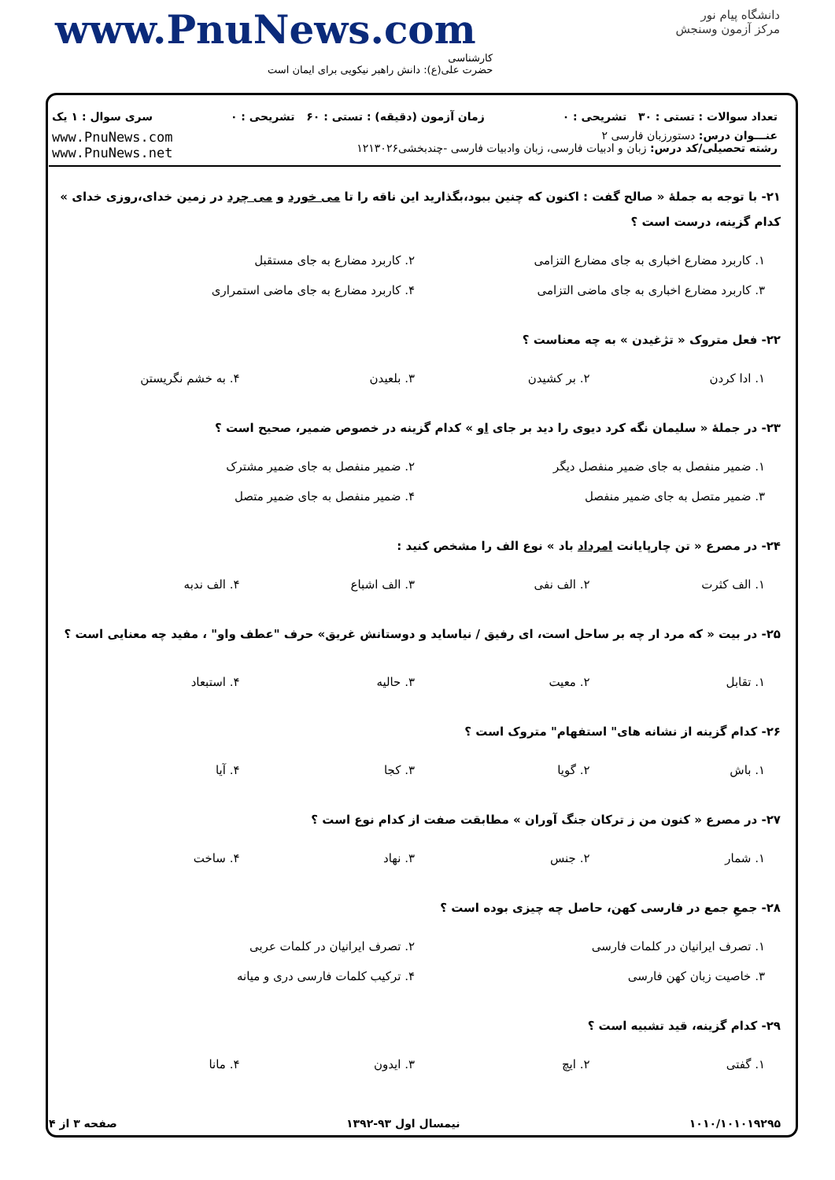www.PnuNews.com
کارشناسی
حضرت علی(ع): دانش راهبر نیکویی برای ایمان است
دانشگاه پیام نور
مرکز آزمون وسنجش
تعداد سوالات : تستی : ۳۰ تشریحی : ۰ زمان آزمون (دقیقه) : تستی : ۶۰ تشریحی : ۰ سری سوال : ۱ یک
عنـــوان درس: دستورزبان فارسی ۲
رشته تحصیلی/کد درس: زبان و ادبیات فارسی، زبان وادبیات فارسی -چندبخشی۱۲۱۳۰۲۶
www.PnuNews.com
www.PnuNews.net
۲۱- با توجه به جملهٔ « صالح گفت : اکنون که چنین ببود،بگذارید این ناقه را تا می خورد و می چرد در زمین خدای،روزی خدای » کدام گزینه، درست است ؟
۱. کاربرد مضارع اخباری به جای مضارع التزامی ۲. کاربرد مضارع به جای مستقبل ۳. کاربرد مضارع اخباری به جای ماضی التزامی ۴. کاربرد مضارع به جای ماضی استمراری
۲۲- فعل متروک « تژغیدن » به چه معناست ؟
۱. ادا کردن ۲. بر کشیدن ۳. بلعیدن ۴. به خشم نگریستن
۲۳- در جملهٔ « سلیمان نگه کرد دیوی را دید بر جای او » کدام گزینه در خصوص ضمیر، صحیح است ؟
۱. ضمیر منفصل به جای ضمیر منفصل دیگر ۲. ضمیر منفصل به جای ضمیر مشترک ۳. ضمیر متصل به جای ضمیر منفصل ۴. ضمیر منفصل به جای ضمیر متصل
۲۴- در مصرع « تن چارپایانت امرداد باد » نوع الف را مشخص کنید :
۱. الف کثرت ۲. الف نفی ۳. الف اشباع ۴. الف ندبه
۲۵- در بیت « که مرد ار چه بر ساحل است، ای رفیق / نیاساید و دوستانش غریق» حرف "عطف واو" ، مفید چه معنایی است ؟
۱. تقابل ۲. معیت ۳. حالیه ۴. استبعاد
۲۶- کدام گزینه از نشانه های" استفهام" متروک است ؟
۱. باش ۲. گویا ۳. کجا ۴. آیا
۲۷- در مصرع « کنون من ز ترکان جنگ آوران » مطابقت صفت از کدام نوع است ؟
۱. شمار ۲. جنس ۳. نهاد ۴. ساخت
۲۸- جمعِ جمع در فارسی کهن، حاصل چه چیزی بوده است ؟
۱. تصرف ایرانیان در کلمات فارسی ۲. تصرف ایرانیان در کلمات عربی ۳. خاصیت زبان کهن فارسی ۴. ترکیب کلمات فارسی دری و میانه
۲۹- کدام گزینه، قید تشبیه است ؟
۱. گفتی ۲. ایچ ۳. ایدون ۴. مانا
۱۰۱۰/۱۰۱۰۱۹۲۹۵ نیمسال اول ۹۳-۱۳۹۲ صفحه ۳ از ۴